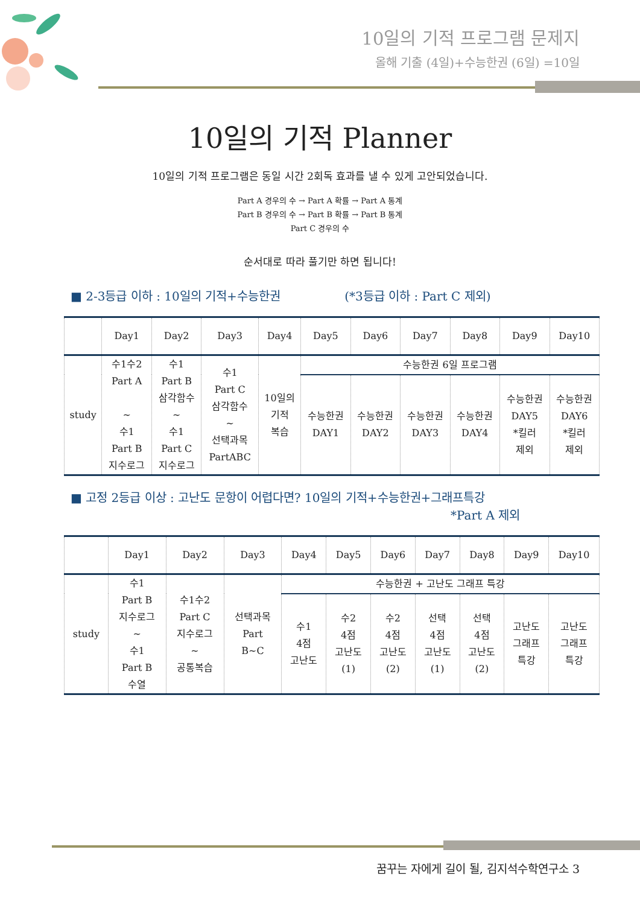10일의 기적 프로그램 문제지
올해 기출 (4일)+수능한권 (6일) =10일
10일의 기적 Planner
10일의 기적 프로그램은 동일 시간 2회독 효과를 낼 수 있게 고안되었습니다.
Part A 경우의 수 → Part A 확률 → Part A 통계
Part B 경우의 수 → Part B 확률 → Part B 통계
Part C 경우의 수
순서대로 따라 풀기만 하면 됩니다!
■ 2-3등급 이하 : 10일의 기적+수능한권 (*3등급 이하 : Part C 제외)
| | Day1 | Day2 | Day3 | Day4 | Day5 | Day6 | Day7 | Day8 | Day9 | Day10 |
| --- | --- | --- | --- | --- | --- | --- | --- | --- | --- | --- |
| study | 수1수2 Part A ~ 수1 Part B 지수로그 | 수1 Part B 삼각함수 ~ 수1 Part C 지수로그 | 수1 Part C 삼각함수 ~ 선택과목 PartABC | 10일의 기적 복습 | 수능한권 6일 프로그램 | | | | | |
| | | | | | 수능한권 DAY1 | 수능한권 DAY2 | 수능한권 DAY3 | 수능한권 DAY4 | 수능한권 DAY5 *킬러 제외 | 수능한권 DAY6 *킬러 제외 |
■ 고정 2등급 이상 : 고난도 문항이 어렵다면? 10일의 기적+수능한권+그래프특강
*Part A 제외
| | Day1 | Day2 | Day3 | Day4 | Day5 | Day6 | Day7 | Day8 | Day9 | Day10 |
| --- | --- | --- | --- | --- | --- | --- | --- | --- | --- | --- |
| study | 수1 Part B 지수로그 ~ 수1 Part B 수열 | 수1수2 Part C 지수로그 ~ 공통복습 | 선택과목 Part B~C | 수능한권 + 고난도 그래프 특강 | | | | | | |
| | | | | 수1 4점 고난도 | 수2 4점 고난도 (1) | 수2 4점 고난도 (2) | 선택 4점 고난도 (1) | 선택 4점 고난도 (2) | 고난도 그래프 특강 | 고난도 그래프 특강 |
꿈꾸는 자에게 길이 될, 김지석수학연구소 3